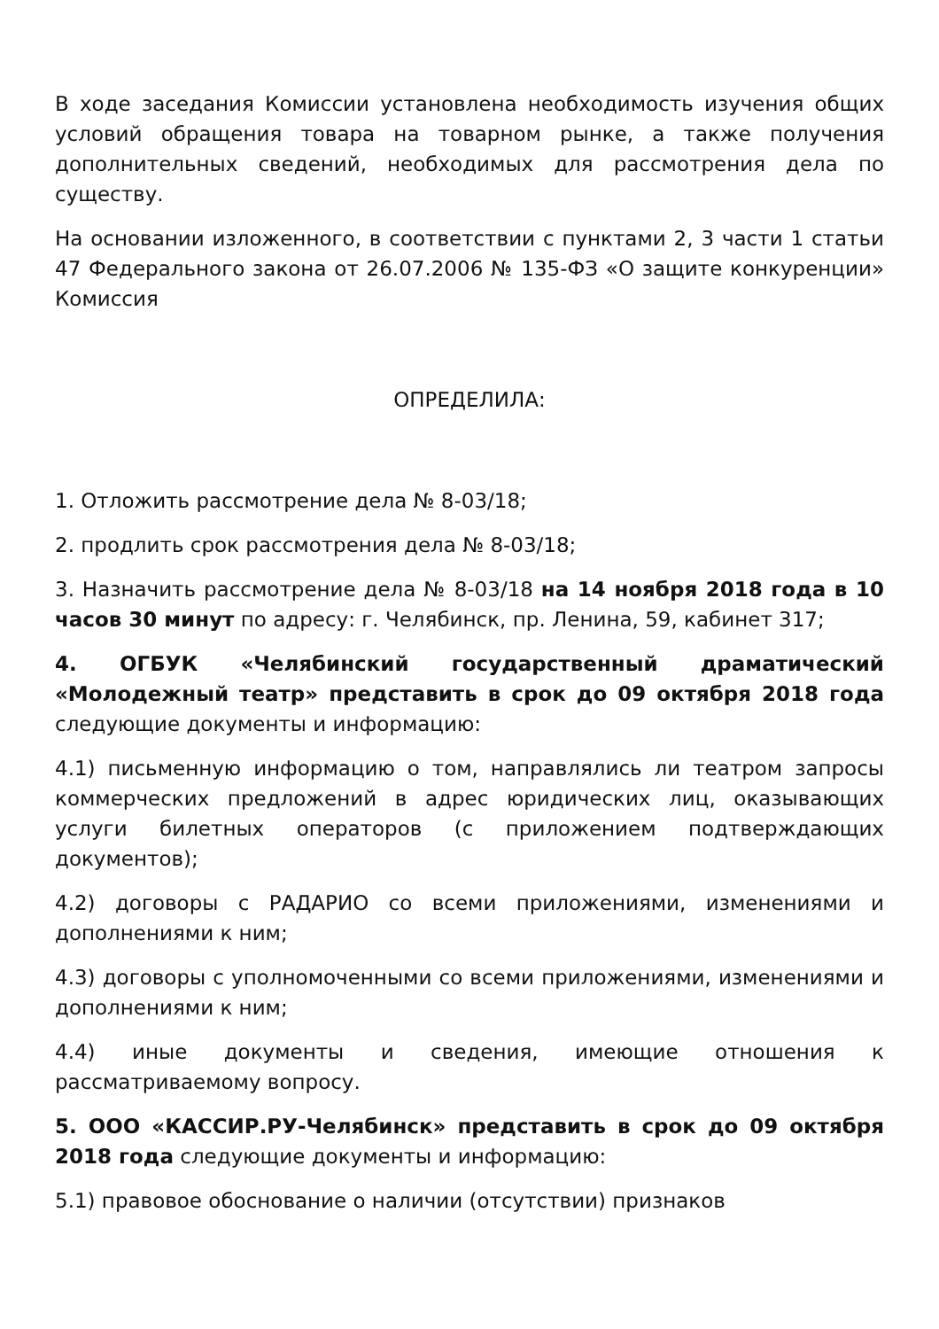В ходе заседания Комиссии установлена необходимость изучения общих условий обращения товара на товарном рынке, а также получения дополнительных сведений, необходимых для рассмотрения дела по существу.
На основании изложенного, в соответствии с пунктами 2, 3 части 1 статьи 47 Федерального закона от 26.07.2006 № 135-ФЗ «О защите конкуренции» Комиссия
ОПРЕДЕЛИЛА:
1. Отложить рассмотрение дела № 8-03/18;
2. продлить срок рассмотрения дела № 8-03/18;
3. Назначить рассмотрение дела № 8-03/18 на 14 ноября 2018 года в 10 часов 30 минут по адресу: г. Челябинск, пр. Ленина, 59, кабинет 317;
4. ОГБУК «Челябинский государственный драматический «Молодежный театр» представить в срок до 09 октября 2018 года следующие документы и информацию:
4.1) письменную информацию о том, направлялись ли театром запросы коммерческих предложений в адрес юридических лиц, оказывающих услуги билетных операторов (с приложением подтверждающих документов);
4.2) договоры с РАДАРИО со всеми приложениями, изменениями и дополнениями к ним;
4.3) договоры с уполномоченными со всеми приложениями, изменениями и дополнениями к ним;
4.4) иные документы и сведения, имеющие отношения к рассматриваемому вопросу.
5. ООО «КАССИР.РУ-Челябинск» представить в срок до 09 октября 2018 года следующие документы и информацию:
5.1) правовое обоснование о наличии (отсутствии) признаков